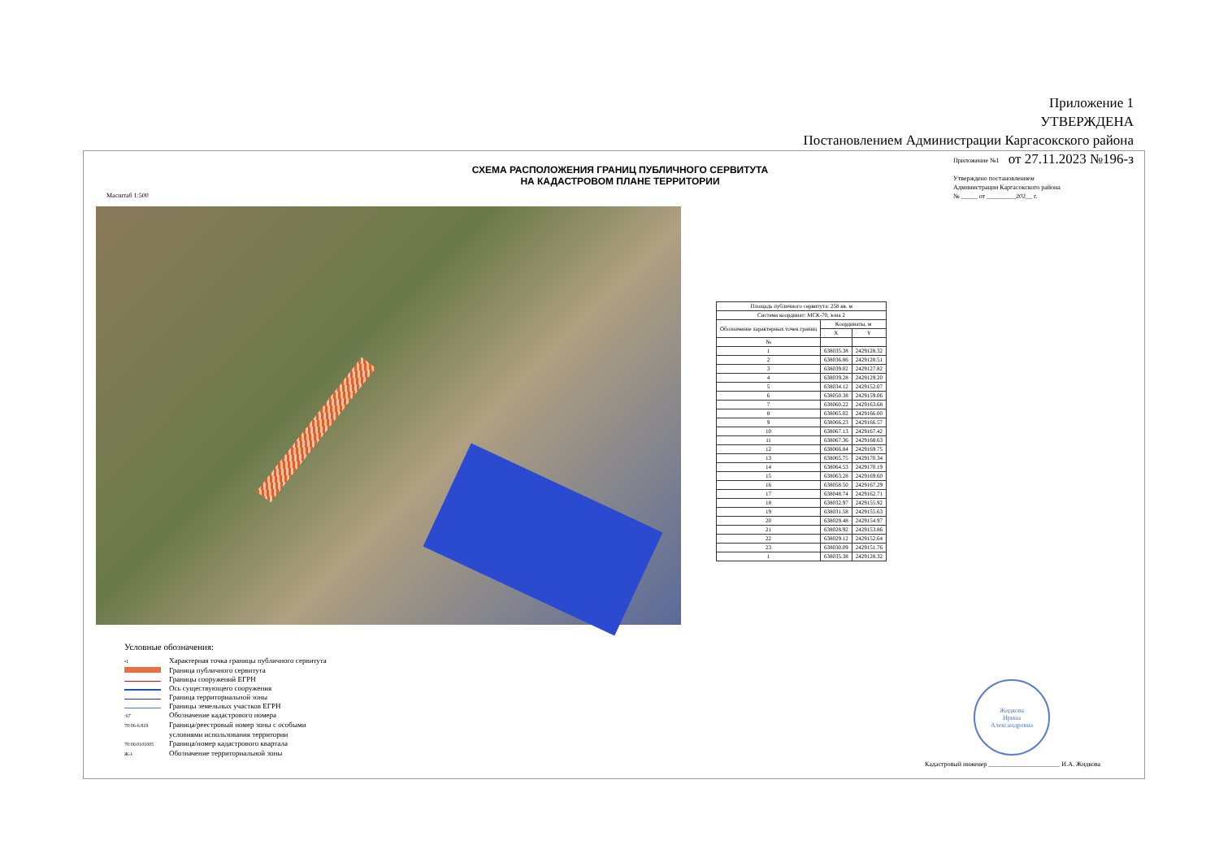Приложение 1
УТВЕРЖДЕНА
Постановлением Администрации Каргасокского района
от 27.11.2023 №196-з
СХЕМА РАСПОЛОЖЕНИЯ ГРАНИЦ ПУБЛИЧНОГО СЕРВИТУТА
НА КАДАСТРОВОМ ПЛАНЕ ТЕРРИТОРИИ
Масштаб 1:500
Приложение №1
Утверждено постановлением
Администрации Каргасокского района
№ _____ от _________202__ г.
| Площадь публичного сервитута: 258 кв. м | | |
| Система координат: МСК-70, зона 2 | | |
| Обозначение характерных точек границ | Координаты, м | |
| | X | Y |
| № | | |
| 1 | 638035.38 | 2429128.32 |
| 2 | 638036.86 | 2429128.51 |
| 3 | 638039.02 | 2429127.82 |
| 4 | 638039.28 | 2429129.20 |
| 5 | 638034.12 | 2429152.07 |
| 6 | 638050.38 | 2429159.06 |
| 7 | 638060.22 | 2429163.68 |
| 8 | 638065.02 | 2429166.00 |
| 9 | 638066.23 | 2429166.57 |
| 10 | 638067.13 | 2429167.42 |
| 11 | 638067.36 | 2429168.63 |
| 12 | 638066.84 | 2429169.75 |
| 13 | 638065.75 | 2429170.34 |
| 14 | 638064.53 | 2429170.19 |
| 15 | 638063.28 | 2429169.60 |
| 16 | 638058.50 | 2429167.29 |
| 17 | 638048.74 | 2429162.71 |
| 18 | 638032.97 | 2429155.92 |
| 19 | 638031.58 | 2429155.63 |
| 20 | 638029.48 | 2429154.97 |
| 21 | 638028.92 | 2429153.86 |
| 22 | 638029.12 | 2429152.64 |
| 23 | 638030.09 | 2429151.76 |
| 1 | 638035.38 | 2429128.32 |
Условные обозначения:
•1 Характерная точка границы публичного сервитута
Граница публичного сервитута
Границы сооружений ЕГРН
Ось существующего сооружения
Граница территориальной зоны
Границы земельных участков ЕГРН
:67 Обозначение кадастрового номера
70:06-6.819 Граница/реестровый номер зоны с особыми
условиями использования территории
70:06:0101005 Граница/номер кадастрового квартала
Ж-1 Обозначение территориальной зоны
Жидкова
Ирина
Александровна
Кадастровый инженер ______________________ И.А. Жидкова